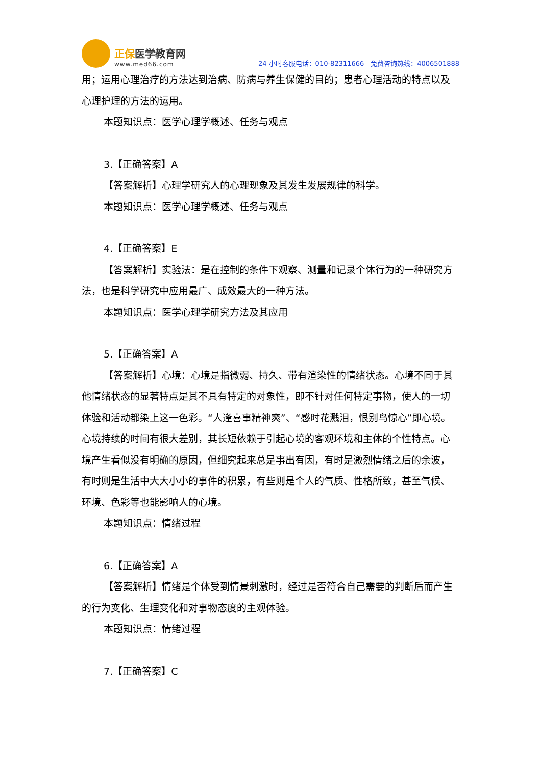正保医学教育网
www.med66.com
24 小时客服电话：010-82311666　免费咨询热线：4006501888
用；运用心理治疗的方法达到治病、防病与养生保健的目的；患者心理活动的特点以及心理护理的方法的运用。
本题知识点：医学心理学概述、任务与观点
3.【正确答案】A
【答案解析】心理学研究人的心理现象及其发生发展规律的科学。
本题知识点：医学心理学概述、任务与观点
4.【正确答案】E
【答案解析】实验法：是在控制的条件下观察、测量和记录个体行为的一种研究方法，也是科学研究中应用最广、成效最大的一种方法。
本题知识点：医学心理学研究方法及其应用
5.【正确答案】A
【答案解析】心境：心境是指微弱、持久、带有渲染性的情绪状态。心境不同于其他情绪状态的显著特点是其不具有特定的对象性，即不针对任何特定事物，使人的一切体验和活动都染上这一色彩。“人逢喜事精神爽”、“感时花溅泪，恨别鸟惊心”即心境。心境持续的时间有很大差别，其长短依赖于引起心境的客观环境和主体的个性特点。心境产生看似没有明确的原因，但细究起来总是事出有因，有时是激烈情绪之后的余波，有时则是生活中大大小小的事件的积累，有些则是个人的气质、性格所致，甚至气候、环境、色彩等也能影响人的心境。
本题知识点：情绪过程
6.【正确答案】A
【答案解析】情绪是个体受到情景刺激时，经过是否符合自己需要的判断后而产生的行为变化、生理变化和对事物态度的主观体验。
本题知识点：情绪过程
7.【正确答案】C